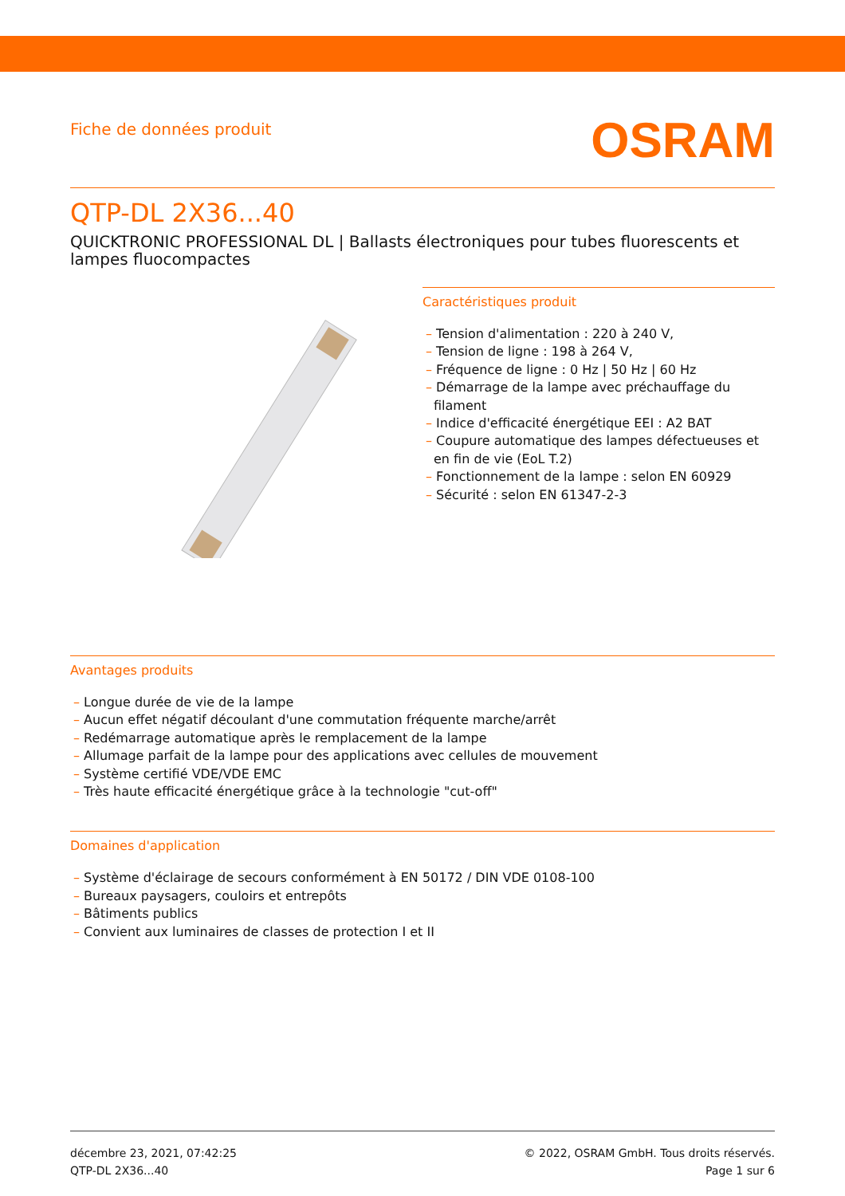Fiche de données produit
OSRAM
QTP-DL 2X36...40
QUICKTRONIC PROFESSIONAL DL | Ballasts électroniques pour tubes fluorescents et lampes fluocompactes
Caractéristiques produit
– Tension d'alimentation : 220 à 240 V,
– Tension de ligne : 198 à 264 V,
– Fréquence de ligne : 0 Hz | 50 Hz | 60 Hz
– Démarrage de la lampe avec préchauffage du filament
– Indice d'efficacité énergétique EEI : A2 BAT
– Coupure automatique des lampes défectueuses et en fin de vie (EoL T.2)
– Fonctionnement de la lampe : selon EN 60929
– Sécurité : selon EN 61347-2-3
Avantages produits
– Longue durée de vie de la lampe
– Aucun effet négatif découlant d'une commutation fréquente marche/arrêt
– Redémarrage automatique après le remplacement de la lampe
– Allumage parfait de la lampe pour des applications avec cellules de mouvement
– Système certifié VDE/VDE EMC
– Très haute efficacité énergétique grâce à la technologie "cut-off"
Domaines d'application
– Système d'éclairage de secours conformément à EN 50172 / DIN VDE 0108-100
– Bureaux paysagers, couloirs et entrepôts
– Bâtiments publics
– Convient aux luminaires de classes de protection I et II
décembre 23, 2021, 07:42:25
QTP-DL 2X36...40
© 2022, OSRAM GmbH. Tous droits réservés.
Page 1 sur 6